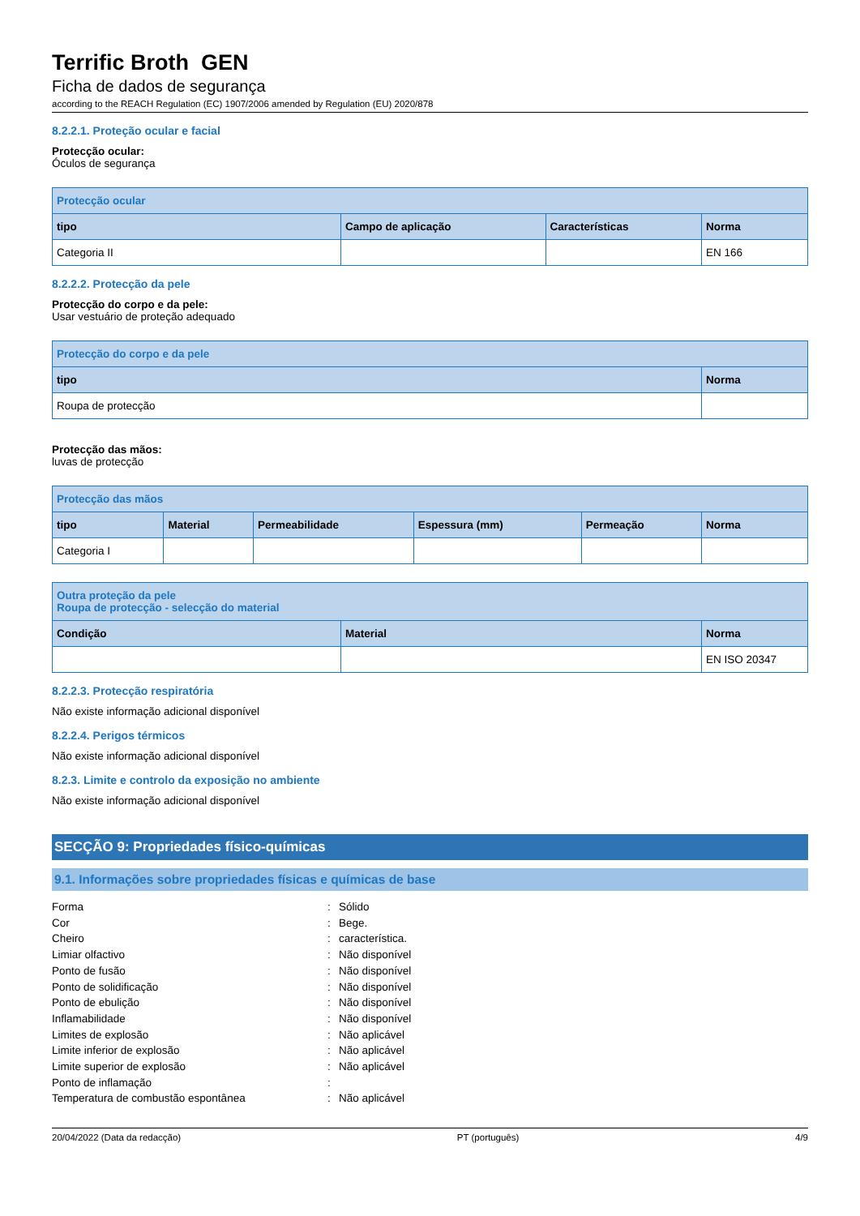Terrific Broth GEN
Ficha de dados de segurança
according to the REACH Regulation (EC) 1907/2006 amended by Regulation (EU) 2020/878
8.2.2.1. Proteção ocular e facial
Protecção ocular:
Óculos de segurança
| Protecção ocular | | | |
| --- | --- | --- | --- |
| tipo | Campo de aplicação | Características | Norma |
| Categoria II | | | EN 166 |
8.2.2.2. Protecção da pele
Protecção do corpo e da pele:
Usar vestuário de proteção adequado
| Protecção do corpo e da pele | |
| --- | --- |
| tipo | Norma |
| Roupa de protecção | |
Protecção das mãos:
luvas de protecção
| Protecção das mãos | | | | | |
| --- | --- | --- | --- | --- | --- |
| tipo | Material | Permeabilidade | Espessura (mm) | Permeação | Norma |
| Categoria I | | | | | |
| Outra proteção da pele Roupa de protecção - selecção do material | | |
| --- | --- | --- |
| Condição | Material | Norma |
| | | EN ISO 20347 |
8.2.2.3. Protecção respiratória
Não existe informação adicional disponível
8.2.2.4. Perigos térmicos
Não existe informação adicional disponível
8.2.3. Limite e controlo da exposição no ambiente
Não existe informação adicional disponível
SECÇÃO 9: Propriedades físico-químicas
9.1. Informações sobre propriedades físicas e químicas de base
Forma: Sólido
Cor: Bege.
Cheiro: característica.
Limiar olfactivo: Não disponível
Ponto de fusão: Não disponível
Ponto de solidificação: Não disponível
Ponto de ebulição: Não disponível
Inflamabilidade: Não disponível
Limites de explosão: Não aplicável
Limite inferior de explosão: Não aplicável
Limite superior de explosão: Não aplicável
Ponto de inflamação:
Temperatura de combustão espontânea: Não aplicável
20/04/2022 (Data da redacção) PT (português) 4/9